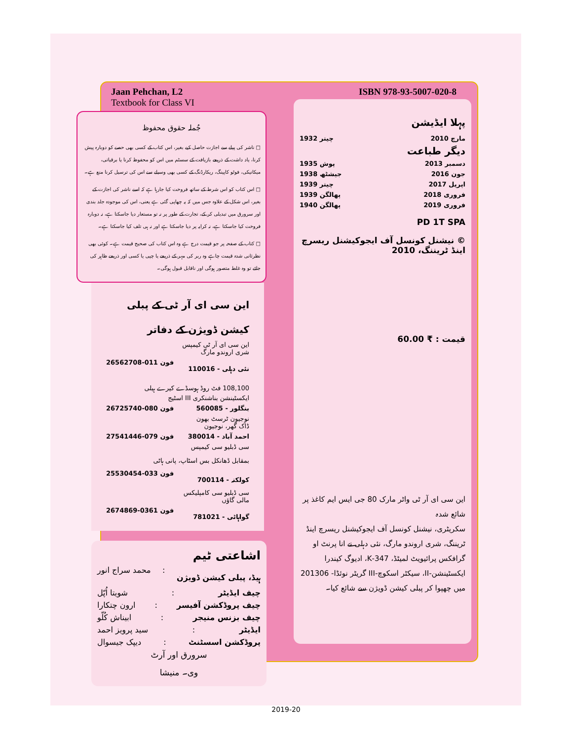Jaan Pehchan, L2
Textbook for Class VI
جُملہ حقوق محفوظ
□ ناشر کی پیلے سے اجازت حاصل کیے بغیر، اس کتاب کے کسی بھی حصے کو دوبارہ پیش کرنا، یاد داشت کے ذریعے بازیافت کے سسٹم میں اس کو محفوظ کرنا یا برقیاتی، میکانیکی، فوٹو کاپینگ، ریکارڈنگ کے کسی بھی وسیلے سے اس کی ترسیل کرنا منع ہے۔
□ اس کتاب کو اس شرط کے ساتھ فروخت کیا جارہا ہے کہ اسے ناشر کی اجازت کے بغیر، اس شکل کے علاوہ جس میں کہ یہ چھاپی گئی ہے یعنی، اس کی موجودہ جلد بندی اور سرورق میں تبدیلی کر کے، تجارت کے طور پر نہ تو مستعار دیا جاسکتا ہے، نہ دوبارہ فروخت کیا جاسکتا ہے، نہ کرایہ پر دیا جاسکتا ہے اور نہ ہی تلف کیا جاسکتا ہے۔
□ کتاب کے صفحہ پر جو قیمت درج ہے وہ اس کتاب کی صحیح قیمت ہے۔ کوئی بھی نظرثانی شدہ قیمت چاہے وہ ربر کی مہر کے ذریعے یا چپی یا کسی اور ذریعے ظاہر کی جائے تو وہ غلط متصور ہوگی اور ناقابل قبول ہوگی۔
این سی ای آر ٹی کے پبلی کیشن ڈویژن کے دفاتر
این سی ای آر ٹی کیمپس
شری اروندو مارگ
نئی دہلی - 110016 فون 011-26562708
108,100 فٹ روڈ ہوسڈے کیرے ہیلی
ایکسٹینشن بناشنکری III اسٹیج
بنگلور - 560085 فون 080-26725740
نوجیون ٹرسٹ بھون
ڈاک گھر، نوجیون
احمد آباد - 380014 فون 079-27541446
سی ڈبلیو سی کیمپس
بمقابل ڈھانکل بس اسٹاپ، پانی ہاٹی
کولکتہ - 700114 فون 033-25530454
سی ڈبلیو سی کامپلیکس
مالی گاؤں
گواہاٹی - 781021 فون 0361-2674869
اشاعتی ٹیم
ہیڈ، پبلی کیشن ڈویژن: محمد سراج انور
چیف ایڈیٹر: شویتا اُپّل
چیف پروڈکشن آفیسر: ارون چتکارا
چیف بزنس منیجر: ابیناش کُلّو
ایڈیٹر: سید پرویز احمد
پروڈکشن اسسٹنٹ: دیپک جیسوال
سرورق اور آرٹ
وی۔ منیشا
ISBN 978-93-5007-020-8
پہلا ایڈیشن
مارچ 2010 چیتر 1932
دیگر طباعت
دسمبر 2013 پوش 1935
جون 2016 جیشٹھ 1938
اپریل 2017 چیتر 1939
فروری 2018 پھالگن 1939
فروری 2019 پھالگن 1940
PD 1T SPA
© نیشنل کونسل آف ایجوکیشنل ریسرچ اینڈ ٹریننگ، 2010
قیمت : ₹ 60.00
این سی ای آر ٹی واٹر مارک 80 جی ایس ایم کاغذ پر شائع شدہ
سکریٹری، نیشنل کونسل آف ایجوکیشنل ریسرچ اینڈ ٹریننگ، شری اروندو مارگ، نئی دہلی نے انا پرنٹ او گرافکس پرائیویٹ لمیٹڈ، 347-K، ادیوگ کیندرا ایکسٹینشن-II، سیکٹر اسکوچ-III گریٹر نوئڈا- 201306 میں چھپوا کر پبلی کیشن ڈویژن سے شائع کیا۔
2019-20